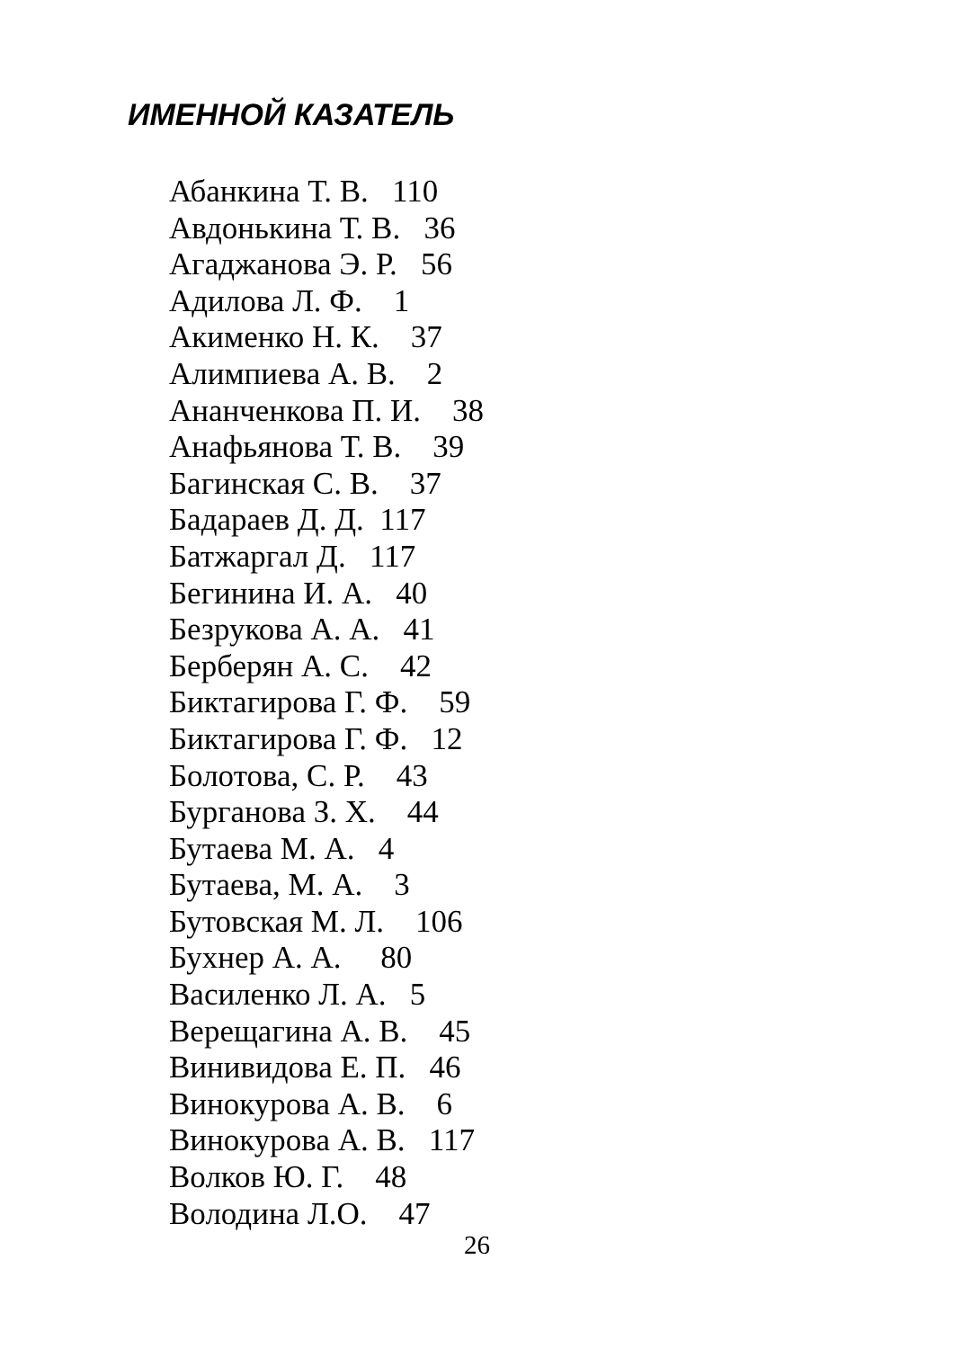ИМЕННОЙ КАЗАТЕЛЬ
Абанкина Т. В. 110 Авдонькина Т. В. 36 Агаджанова Э. Р. 56 Адилова Л. Ф. 1 Акименко Н. К. 37 Алимпиева А. В. 2 Ананченкова П. И. 38 Анафьянова Т. В. 39 Багинская С. В. 37 Бадараев Д. Д. 117 Батжаргал Д. 117 Бегинина И. А. 40 Безрукова А. А. 41 Берберян А. С. 42 Биктагирова Г. Ф. 59 Биктагирова Г. Ф. 12 Болотова, С. Р. 43 Бурганова З. Х. 44 Бутаева М. А. 4 Бутаева, М. А. 3 Бутовская М. Л. 106 Бухнер А. А. 80 Василенко Л. А. 5 Верещагина А. В. 45 Винивидова Е. П. 46 Винокурова А. В. 6 Винокурова А. В. 117 Волков Ю. Г. 48 Володина Л.О. 47
26